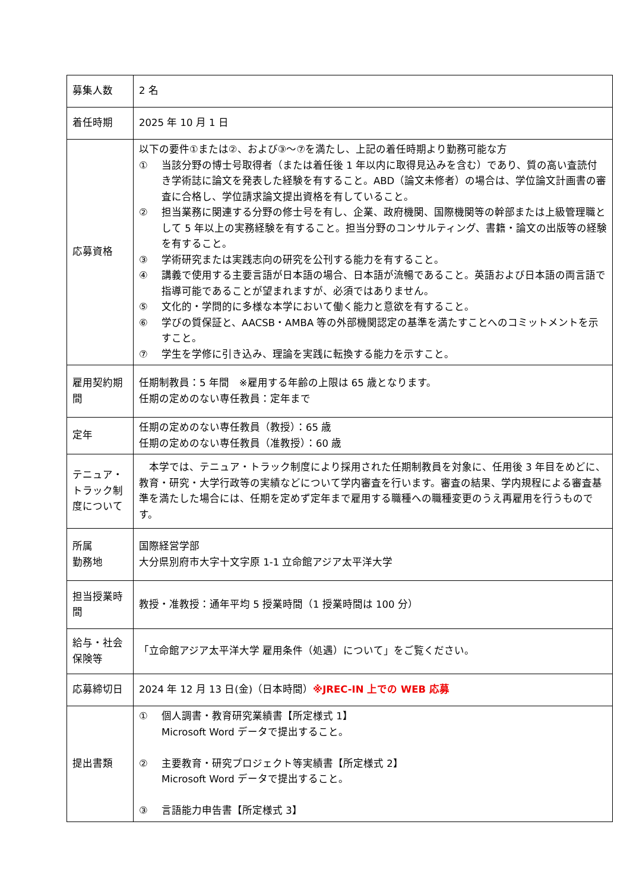| 募集人数 | 2 名 |
| 着任時期 | 2025 年 10 月 1 日 |
| 応募資格 | 以下の要件①または②、および③～⑦を満たし、上記の着任時期より勤務可能な方 ① 当該分野の博士号取得者（または着任後 1 年以内に取得見込みを含む）であり、質の高い査読付き学術誌に論文を発表した経験を有すること。ABD（論文未修者）の場合は、学位論文計画書の審査に合格し、学位請求論文提出資格を有していること。 ② 担当業務に関連する分野の修士号を有し、企業、政府機関、国際機関等の幹部または上級管理職として 5 年以上の実務経験を有すること。担当分野のコンサルティング、書籍・論文の出版等の経験を有すること。 ③ 学術研究または実践志向の研究を公刊する能力を有すること。 ④ 講義で使用する主要言語が日本語の場合、日本語が流暢であること。英語および日本語の両言語で指導可能であることが望まれますが、必須ではありません。 ⑤ 文化的・学問的に多様な本学において働く能力と意欲を有すること。 ⑥ 学びの質保証と、AACSB・AMBA 等の外部機関認定の基準を満たすことへのコミットメントを示すこと。 ⑦ 学生を学修に引き込み、理論を実践に転換する能力を示すこと。 |
| 雇用契約期間 | 任期制教員：5 年間 ※雇用する年齢の上限は 65 歳となります。 任期の定めのない専任教員：定年まで |
| 定年 | 任期の定めのない専任教員（教授）：65 歳 任期の定めのない専任教員（准教授）：60 歳 |
| テニュア・トラック制度について | 本学では、テニュア・トラック制度により採用された任期制教員を対象に、任用後 3 年目をめどに、教育・研究・大学行政等の実績などについて学内審査を行います。審査の結果、学内規程による審査基準を満たした場合には、任期を定めず定年まで雇用する職種への職種変更のうえ再雇用を行うものです。 |
| 所属 勤務地 | 国際経営学部 大分県別府市大字十文字原 1-1 立命館アジア太平洋大学 |
| 担当授業時間 | 教授・准教授：通年平均 5 授業時間（1 授業時間は 100 分） |
| 給与・社会保険等 | 「立命館アジア太平洋大学 雇用条件（処遇）について」をご覧ください。 |
| 応募締切日 | 2024 年 12 月 13 日(金)（日本時間） ※JREC-IN 上での WEB 応募 |
| 提出書類 | ① 個人調書・教育研究業績書【所定様式 1】 Microsoft Word データで提出すること。 ② 主要教育・研究プロジェクト等実績書【所定様式 2】 Microsoft Word データで提出すること。 ③ 言語能力申告書【所定様式 3】 |